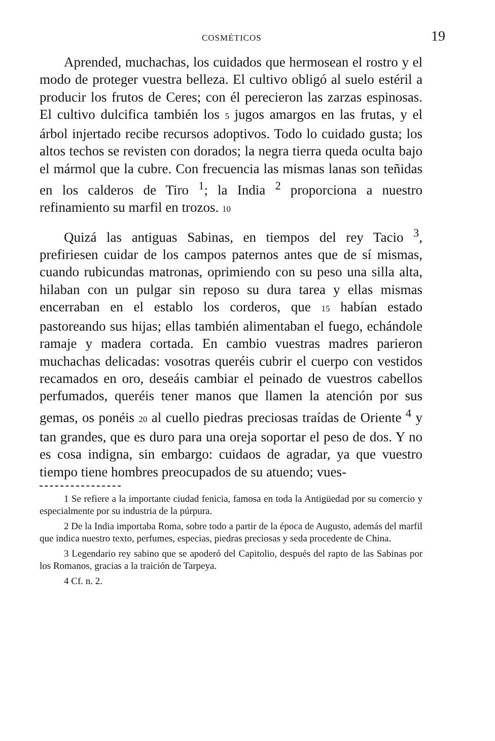COSMÉTICOS 19
Aprended, muchachas, los cuidados que hermosean el rostro y el modo de proteger vuestra belleza. El cultivo obligó al suelo estéril a producir los frutos de Ceres; con él perecieron las zarzas espinosas. El cultivo dulcifica también los 5 jugos amargos en las frutas, y el árbol injertado recibe recursos adoptivos. Todo lo cuidado gusta; los altos techos se revisten con dorados; la negra tierra queda oculta bajo el mármol que la cubre. Con frecuencia las mismas lanas son teñidas en los calderos de Tiro <sup>1</sup>; la India <sup>2</sup> proporciona a nuestro refinamiento su marfil en trozos. 10
Quizá las antiguas Sabinas, en tiempos del rey Tacio <sup>3</sup>, prefiriesen cuidar de los campos paternos antes que de sí mismas, cuando rubicundas matronas, oprimiendo con su peso una silla alta, hilaban con un pulgar sin reposo su dura tarea y ellas mismas encerraban en el establo los corderos, que 15 habían estado pastoreando sus hijas; ellas también alimentaban el fuego, echándole ramaje y madera cortada. En cambio vuestras madres parieron muchachas delicadas: vosotras queréis cubrir el cuerpo con vestidos recamados en oro, deseáis cambiar el peinado de vuestros cabellos perfumados, queréis tener manos que llamen la atención por sus gemas, os ponéis 20 al cuello piedras preciosas traídas de Oriente <sup>4</sup> y tan grandes, que es duro para una oreja soportar el peso de dos. Y no es cosa indigna, sin embargo: cuidaos de agradar, ya que vuestro tiempo tiene hombres preocupados de su atuendo; vues-
1 Se refiere a la importante ciudad fenicia, famosa en toda la Antigüedad por su comercio y especialmente por su industria de la púrpura.
2 De la India importaba Roma, sobre todo a partir de la época de Augusto, además del marfil que indica nuestro texto, perfumes, especias, piedras preciosas y seda procedente de China.
3 Legendario rey sabino que se apoderó del Capitolio, después del rapto de las Sabinas por los Romanos, gracias a la traición de Tarpeya.
4 Cf. n. 2.